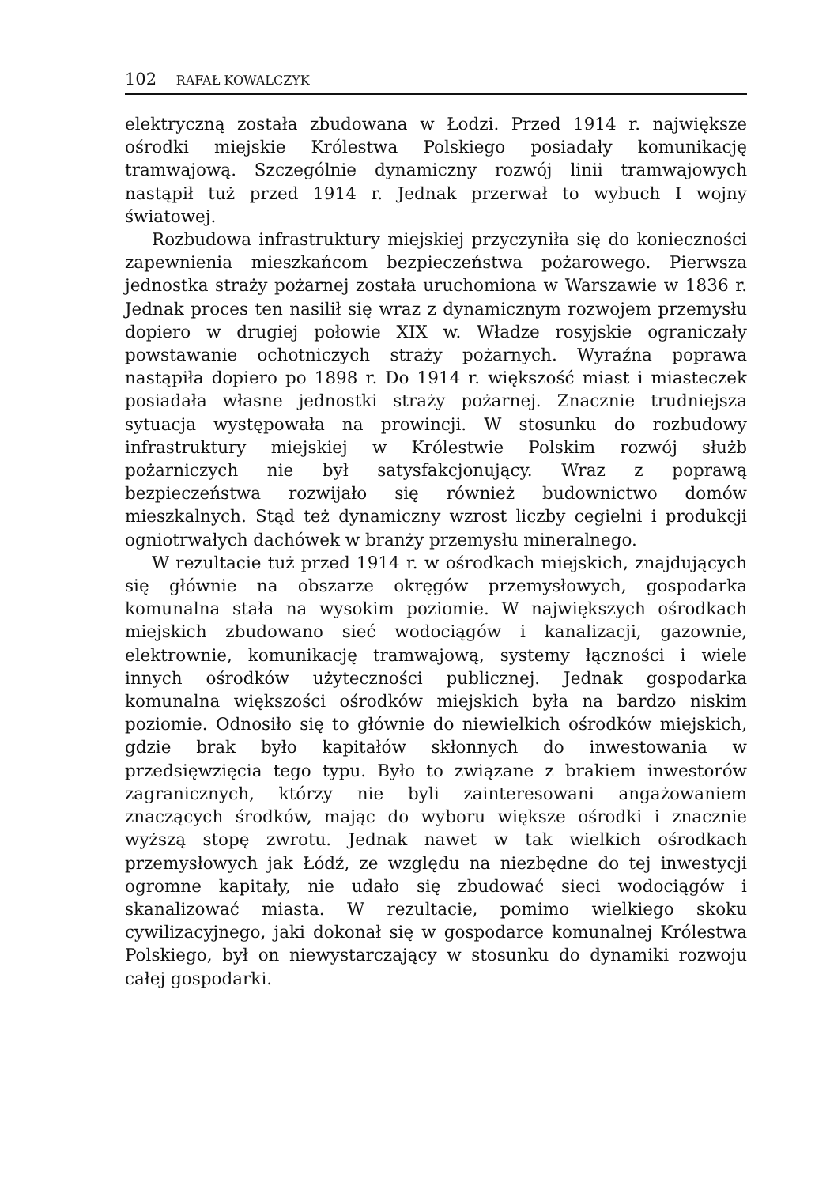102 RAFAŁ KOWALCZYK
elektryczną została zbudowana w Łodzi. Przed 1914 r. największe ośrodki miejskie Królestwa Polskiego posiadały komunikację tramwajową. Szczególnie dynamiczny rozwój linii tramwajowych nastąpił tuż przed 1914 r. Jednak przerwał to wybuch I wojny światowej.
Rozbudowa infrastruktury miejskiej przyczyniła się do konieczności zapewnienia mieszkańcom bezpieczeństwa pożarowego. Pierwsza jednostka straży pożarnej została uruchomiona w Warszawie w 1836 r. Jednak proces ten nasilił się wraz z dynamicznym rozwojem przemysłu dopiero w drugiej połowie XIX w. Władze rosyjskie ograniczały powstawanie ochotniczych straży pożarnych. Wyraźna poprawa nastąpiła dopiero po 1898 r. Do 1914 r. większość miast i miasteczek posiadała własne jednostki straży pożarnej. Znacznie trudniejsza sytuacja występowała na prowincji. W stosunku do rozbudowy infrastruktury miejskiej w Królestwie Polskim rozwój służb pożarniczych nie był satysfakcjonujący. Wraz z poprawą bezpieczeństwa rozwijało się również budownictwo domów mieszkalnych. Stąd też dynamiczny wzrost liczby cegielni i produkcji ogniotrwałych dachówek w branży przemysłu mineralnego.
W rezultacie tuż przed 1914 r. w ośrodkach miejskich, znajdujących się głównie na obszarze okręgów przemysłowych, gospodarka komunalna stała na wysokim poziomie. W największych ośrodkach miejskich zbudowano sieć wodociągów i kanalizacji, gazownie, elektrownie, komunikację tramwajową, systemy łączności i wiele innych ośrodków użyteczności publicznej. Jednak gospodarka komunalna większości ośrodków miejskich była na bardzo niskim poziomie. Odnosiło się to głównie do niewielkich ośrodków miejskich, gdzie brak było kapitałów skłonnych do inwestowania w przedsięwzięcia tego typu. Było to związane z brakiem inwestorów zagranicznych, którzy nie byli zainteresowani angażowaniem znaczących środków, mając do wyboru większe ośrodki i znacznie wyższą stopę zwrotu. Jednak nawet w tak wielkich ośrodkach przemysłowych jak Łódź, ze względu na niezbędne do tej inwestycji ogromne kapitały, nie udało się zbudować sieci wodociągów i skanalizować miasta. W rezultacie, pomimo wielkiego skoku cywilizacyjnego, jaki dokonał się w gospodarce komunalnej Królestwa Polskiego, był on niewystarczający w stosunku do dynamiki rozwoju całej gospodarki.